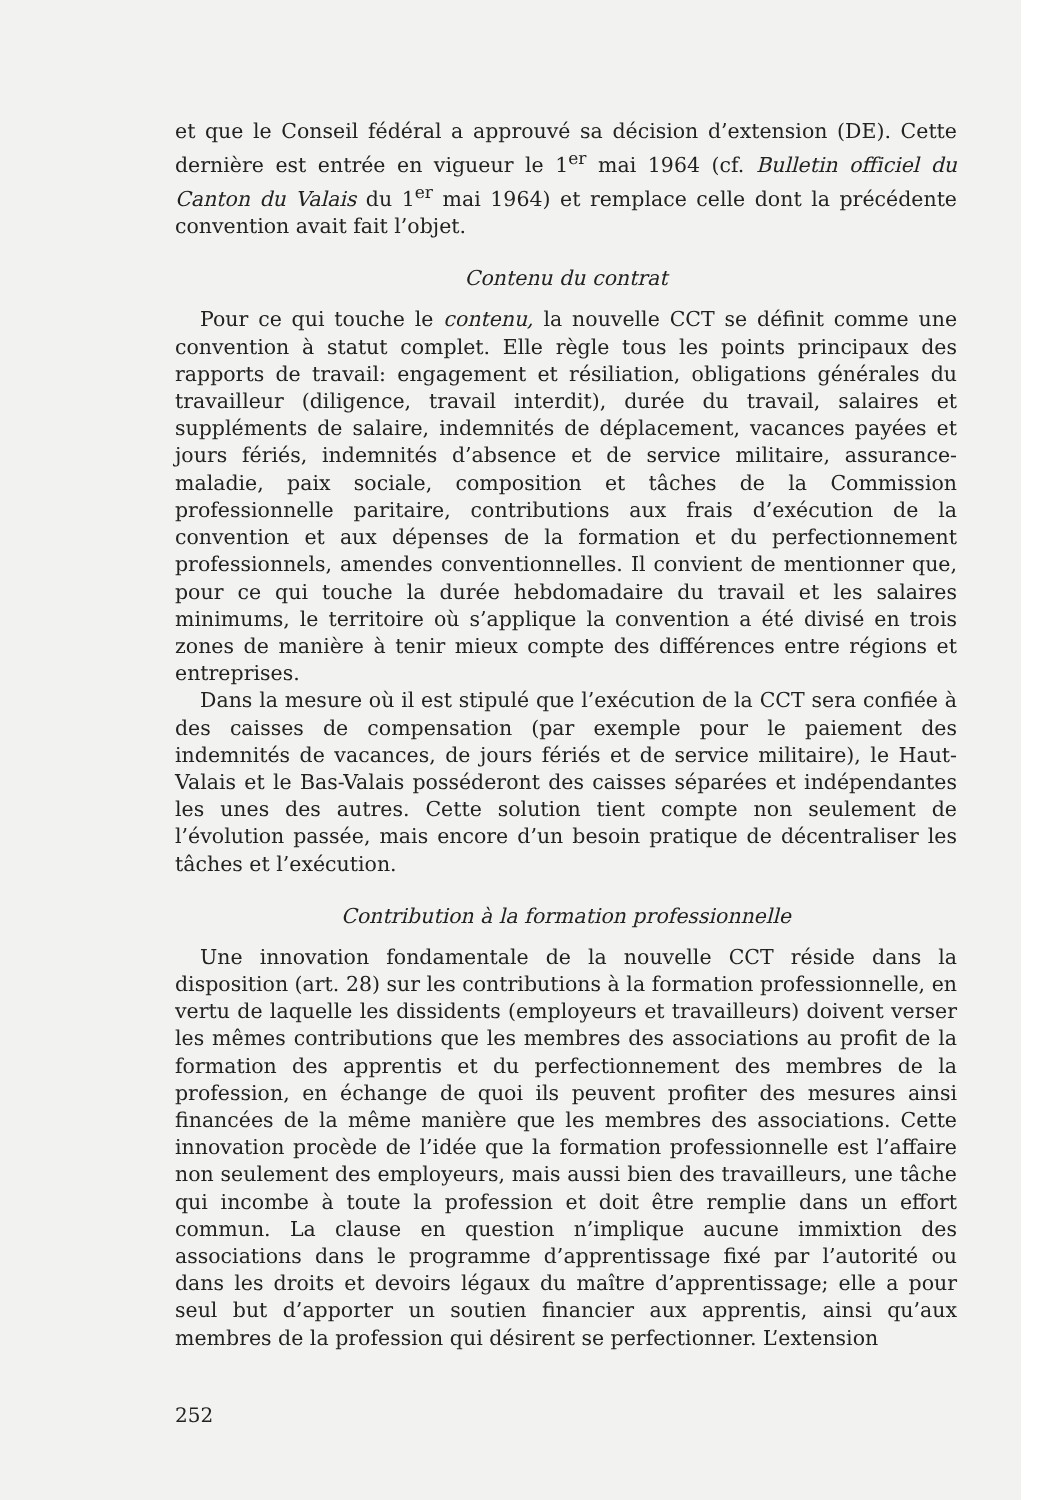et que le Conseil fédéral a approuvé sa décision d’extension (DE). Cette dernière est entrée en vigueur le 1<sup>er</sup> mai 1964 (cf. Bulletin officiel du Canton du Valais du 1<sup>er</sup> mai 1964) et remplace celle dont la précédente convention avait fait l’objet.
Contenu du contrat
Pour ce qui touche le contenu, la nouvelle CCT se définit comme une convention à statut complet. Elle règle tous les points principaux des rapports de travail: engagement et résiliation, obligations générales du travailleur (diligence, travail interdit), durée du travail, salaires et suppléments de salaire, indemnités de déplacement, vacances payées et jours fériés, indemnités d’absence et de service militaire, assurance-maladie, paix sociale, composition et tâches de la Commission professionnelle paritaire, contributions aux frais d’exécution de la convention et aux dépenses de la formation et du perfectionnement professionnels, amendes conventionnelles. Il convient de mentionner que, pour ce qui touche la durée hebdomadaire du travail et les salaires minimums, le territoire où s’applique la convention a été divisé en trois zones de manière à tenir mieux compte des différences entre régions et entreprises.
Dans la mesure où il est stipulé que l’exécution de la CCT sera confiée à des caisses de compensation (par exemple pour le paiement des indemnités de vacances, de jours fériés et de service militaire), le Haut-Valais et le Bas-Valais posséderont des caisses séparées et indépendantes les unes des autres. Cette solution tient compte non seulement de l’évolution passée, mais encore d’un besoin pratique de décentraliser les tâches et l’exécution.
Contribution à la formation professionnelle
Une innovation fondamentale de la nouvelle CCT réside dans la disposition (art. 28) sur les contributions à la formation professionnelle, en vertu de laquelle les dissidents (employeurs et travailleurs) doivent verser les mêmes contributions que les membres des associations au profit de la formation des apprentis et du perfectionnement des membres de la profession, en échange de quoi ils peuvent profiter des mesures ainsi financées de la même manière que les membres des associations. Cette innovation procède de l’idée que la formation professionnelle est l’affaire non seulement des employeurs, mais aussi bien des travailleurs, une tâche qui incombe à toute la profession et doit être remplie dans un effort commun. La clause en question n’implique aucune immixtion des associations dans le programme d’apprentissage fixé par l’autorité ou dans les droits et devoirs légaux du maître d’apprentissage; elle a pour seul but d’apporter un soutien financier aux apprentis, ainsi qu’aux membres de la profession qui désirent se perfectionner. L’extension
252